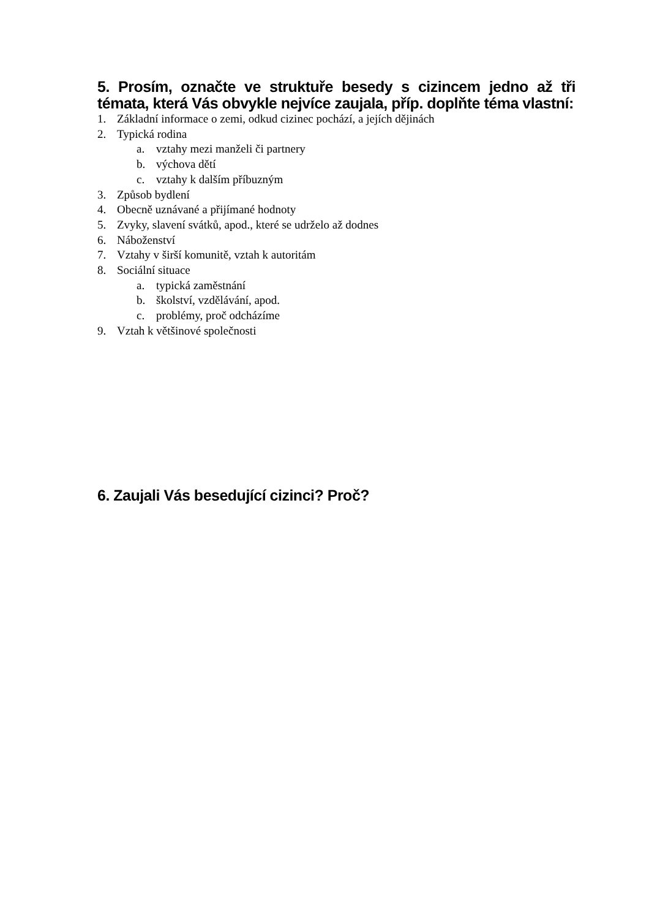5. Prosím, označte ve struktuře besedy s cizincem jedno až tři témata, která Vás obvykle nejvíce zaujala, příp. doplňte téma vlastní:
1. Základní informace o zemi, odkud cizinec pochází, a jejích dějinách
2. Typická rodina
a. vztahy mezi manželi či partnery
b. výchova dětí
c. vztahy k dalším příbuzným
3. Způsob bydlení
4. Obecně uznávané a přijímané hodnoty
5. Zvyky, slavení svátků, apod., které se udrželo až dodnes
6. Náboženství
7. Vztahy v širší komunitě, vztah k autoritám
8. Sociální situace
a. typická zaměstnání
b. školství, vzdělávání, apod.
c. problémy, proč odcházíme
9. Vztah k většinové společnosti
6. Zaujali Vás besedující cizinci? Proč?